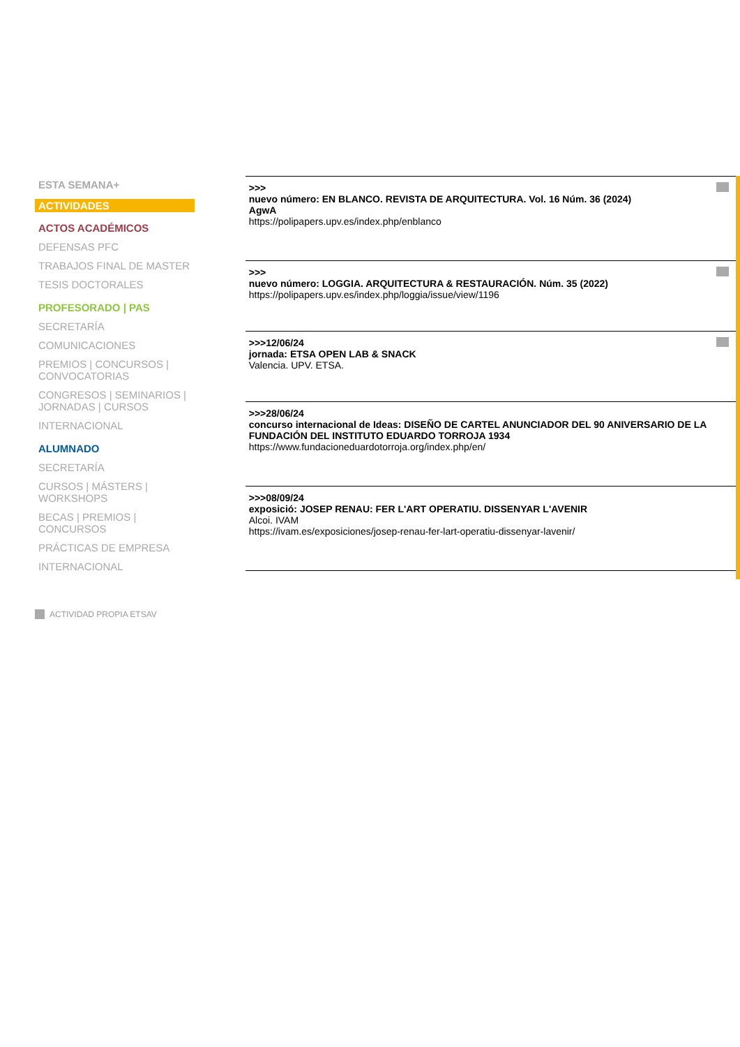ESTA SEMANA+
ACTIVIDADES
ACTOS ACADÉMICOS
DEFENSAS PFC
TRABAJOS FINAL DE MASTER
TESIS DOCTORALES
PROFESORADO | PAS
SECRETARÍA
COMUNICACIONES
PREMIOS | CONCURSOS | CONVOCATORIAS
CONGRESOS | SEMINARIOS | JORNADAS | CURSOS
INTERNACIONAL
ALUMNADO
SECRETARÍA
CURSOS | MÁSTERS | WORKSHOPS
BECAS | PREMIOS | CONCURSOS
PRÁCTICAS DE EMPRESA
INTERNACIONAL
>>>
nuevo número: EN BLANCO. REVISTA DE ARQUITECTURA. Vol. 16 Núm. 36 (2024)
AgwA
https://polipapers.upv.es/index.php/enblanco
>>>
nuevo número: LOGGIA. ARQUITECTURA & RESTAURACIÓN. Núm. 35 (2022)
https://polipapers.upv.es/index.php/loggia/issue/view/1196
>>>12/06/24
jornada: ETSA OPEN LAB & SNACK
Valencia. UPV. ETSA.
>>>28/06/24
concurso internacional de Ideas: DISEÑO DE CARTEL ANUNCIADOR DEL 90 ANIVERSARIO DE LA FUNDACIÓN DEL INSTITUTO EDUARDO TORROJA 1934
https://www.fundacioneduardotorroja.org/index.php/en/
>>>08/09/24
exposició: JOSEP RENAU: FER L'ART OPERATIU. DISSENYAR L'AVENIR
Alcoi. IVAM
https://ivam.es/exposiciones/josep-renau-fer-lart-operatiu-dissenyar-lavenir/
ACTIVIDAD PROPIA ETSAV